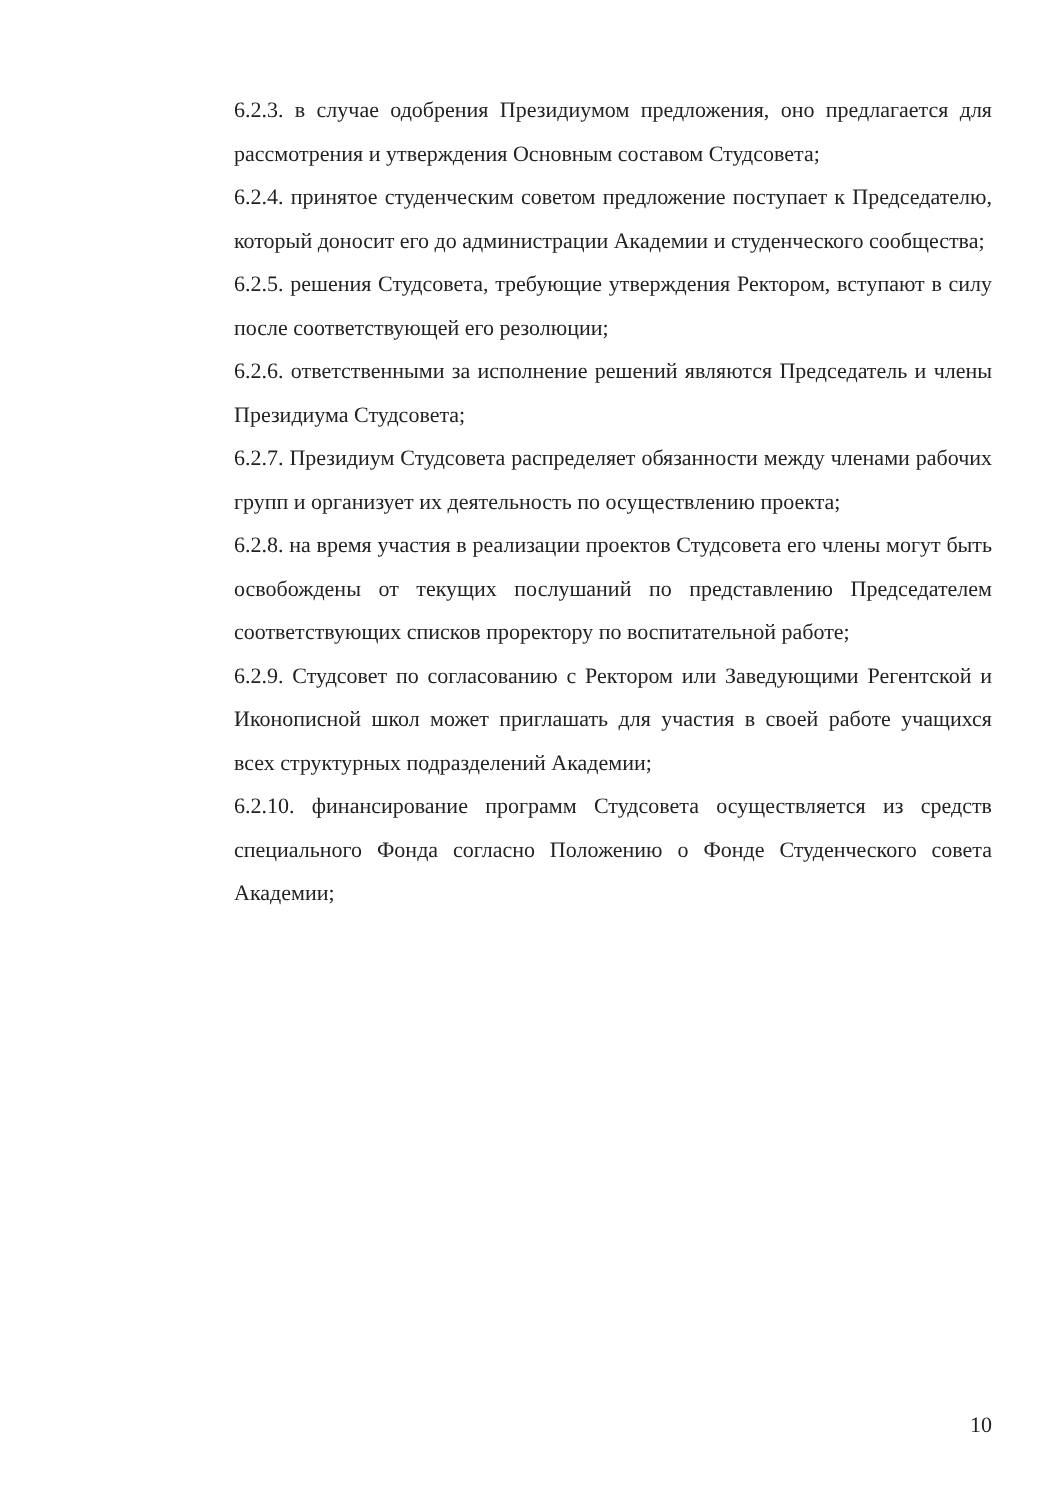6.2.3. в случае одобрения Президиумом предложения, оно предлагается для рассмотрения и утверждения Основным составом Студсовета;
6.2.4. принятое студенческим советом предложение поступает к Председателю, который доносит его до администрации Академии и студенческого сообщества;
6.2.5. решения Студсовета, требующие утверждения Ректором, вступают в силу после соответствующей его резолюции;
6.2.6. ответственными за исполнение решений являются Председатель и члены Президиума Студсовета;
6.2.7. Президиум Студсовета распределяет обязанности между членами рабочих групп и организует их деятельность по осуществлению проекта;
6.2.8. на время участия в реализации проектов Студсовета его члены могут быть освобождены от текущих послушаний по представлению Председателем соответствующих списков проректору по воспитательной работе;
6.2.9. Студсовет по согласованию с Ректором или Заведующими Регентской и Иконописной школ может приглашать для участия в своей работе учащихся всех структурных подразделений Академии;
6.2.10. финансирование программ Студсовета осуществляется из средств специального Фонда согласно Положению о Фонде Студенческого совета Академии;
10